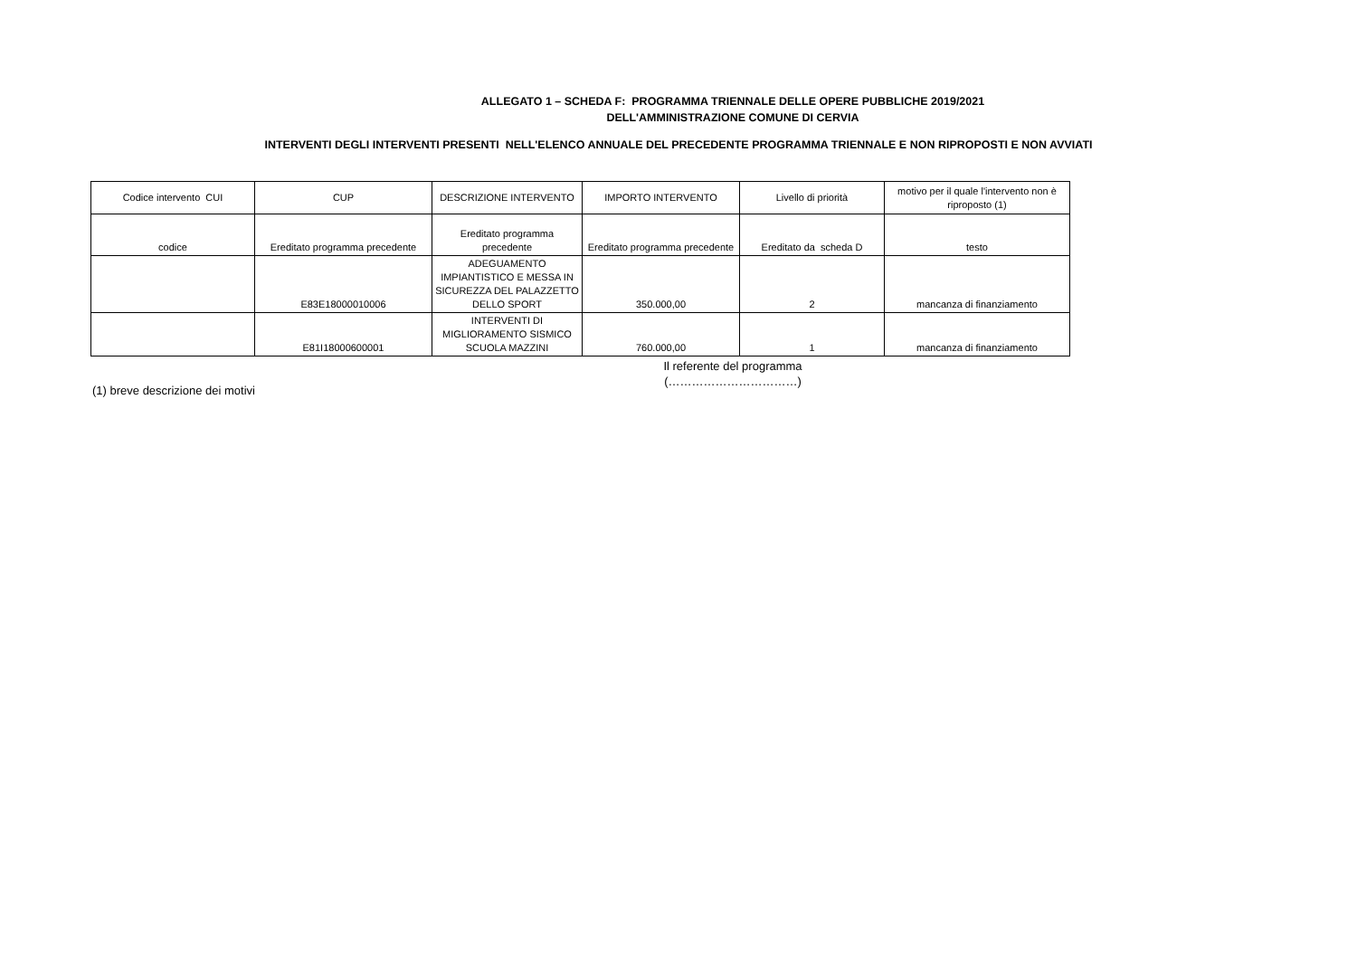ALLEGATO 1 – SCHEDA F: PROGRAMMA TRIENNALE DELLE OPERE PUBBLICHE 2019/2021
DELL'AMMINISTRAZIONE COMUNE DI CERVIA
INTERVENTI DEGLI INTERVENTI PRESENTI NELL'ELENCO ANNUALE DEL PRECEDENTE PROGRAMMA TRIENNALE E NON RIPROPOSTI E NON AVVIATI
| Codice intervento CUI | CUP | DESCRIZIONE INTERVENTO | IMPORTO INTERVENTO | Livello di priorità | motivo per il quale l'intervento non è riproposto (1) |
| --- | --- | --- | --- | --- | --- |
| codice | Ereditato programma precedente | Ereditato programma precedente | Ereditato programma precedente | Ereditato da scheda D | testo |
| | E83E18000010006 | ADEGUAMENTO IMPIANTISTICO E MESSA IN SICUREZZA DEL PALAZZETTO DELLO SPORT | 350.000,00 | 2 | mancanza di finanziamento |
| | E81I18000600001 | INTERVENTI DI MIGLIORAMENTO SISMICO SCUOLA MAZZINI | 760.000,00 | 1 | mancanza di finanziamento |
Il referente del programma
(……………………………)
(1) breve descrizione dei motivi